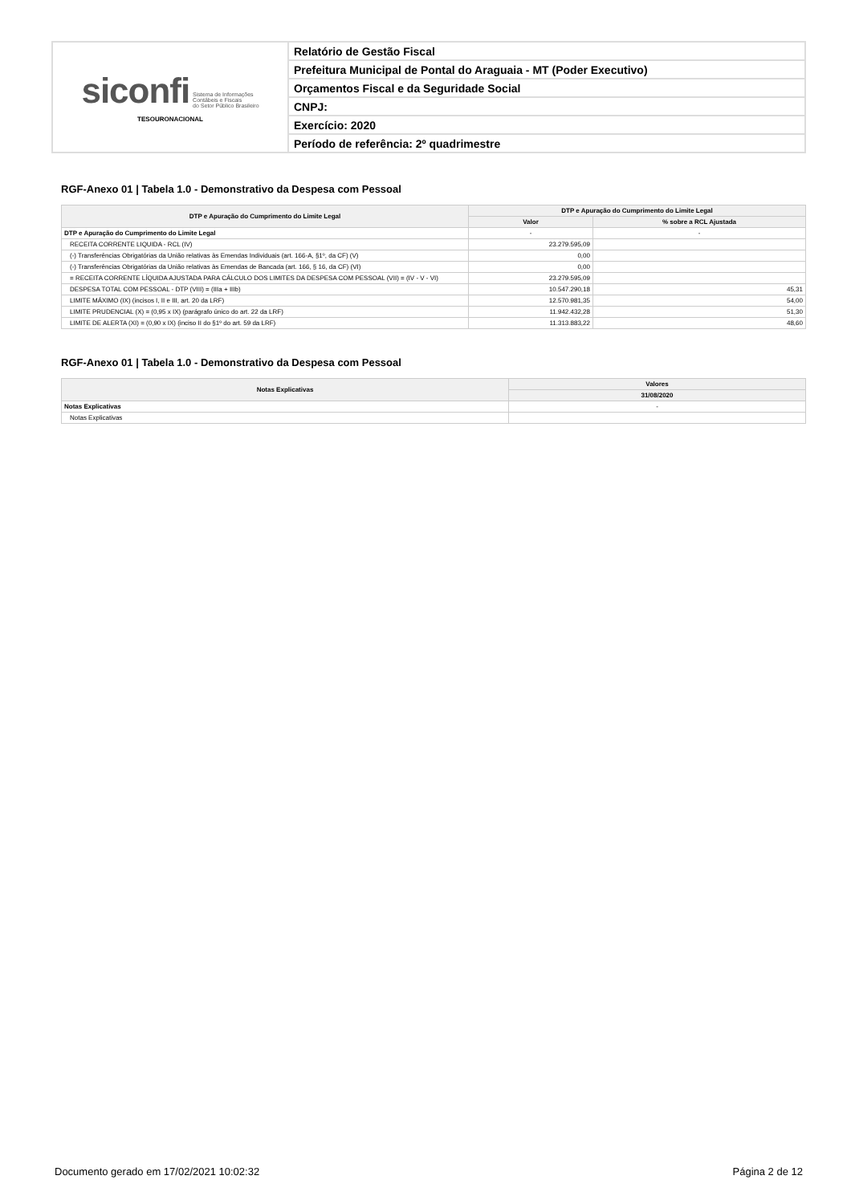| siconfi Sistema de Informações Contábeis e Fiscais do Setor Público Brasileiro TESOURONACIONAL | Relatório de Gestão Fiscal |
| | Prefeitura Municipal de Pontal do Araguaia - MT (Poder Executivo) |
| | Orçamentos Fiscal e da Seguridade Social |
| | CNPJ: |
| | Exercício: 2020 |
| | Período de referência: 2º quadrimestre |
RGF-Anexo 01 | Tabela 1.0 - Demonstrativo da Despesa com Pessoal
| DTP e Apuração do Cumprimento do Limite Legal | DTP e Apuração do Cumprimento do Limite Legal | |
| --- | --- | --- |
| | Valor | % sobre a RCL Ajustada |
| DTP e Apuração do Cumprimento do Limite Legal | - | - |
| RECEITA CORRENTE LIQUIDA - RCL (IV) | 23.279.595,09 | |
| (-) Transferências Obrigatórias da União relativas às Emendas Individuais (art. 166-A, §1º, da CF) (V) | 0,00 | |
| (-) Transferências Obrigatórias da União relativas às Emendas de Bancada (art. 166, § 16, da CF) (VI) | 0,00 | |
| = RECEITA CORRENTE LÍQUIDA AJUSTADA PARA CÁLCULO DOS LIMITES DA DESPESA COM PESSOAL (VII) = (IV - V - VI) | 23.279.595,09 | |
| DESPESA TOTAL COM PESSOAL - DTP (VIII) = (IIIa + IIIb) | 10.547.290,18 | 45,31 |
| LIMITE MÁXIMO (IX) (incisos I, II e III, art. 20 da LRF) | 12.570.981,35 | 54,00 |
| LIMITE PRUDENCIAL (X) = (0,95 x IX) (parágrafo único do art. 22 da LRF) | 11.942.432,28 | 51,30 |
| LIMITE DE ALERTA (XI) = (0,90 x IX) (inciso II do §1º do art. 59 da LRF) | 11.313.883,22 | 48,60 |
RGF-Anexo 01 | Tabela 1.0 - Demonstrativo da Despesa com Pessoal
| Notas Explicativas | Valores |
| --- | --- |
| | 31/08/2020 |
| Notas Explicativas | - |
| Notas Explicativas | |
Documento gerado em 17/02/2021 10:02:32 Página 2 de 12